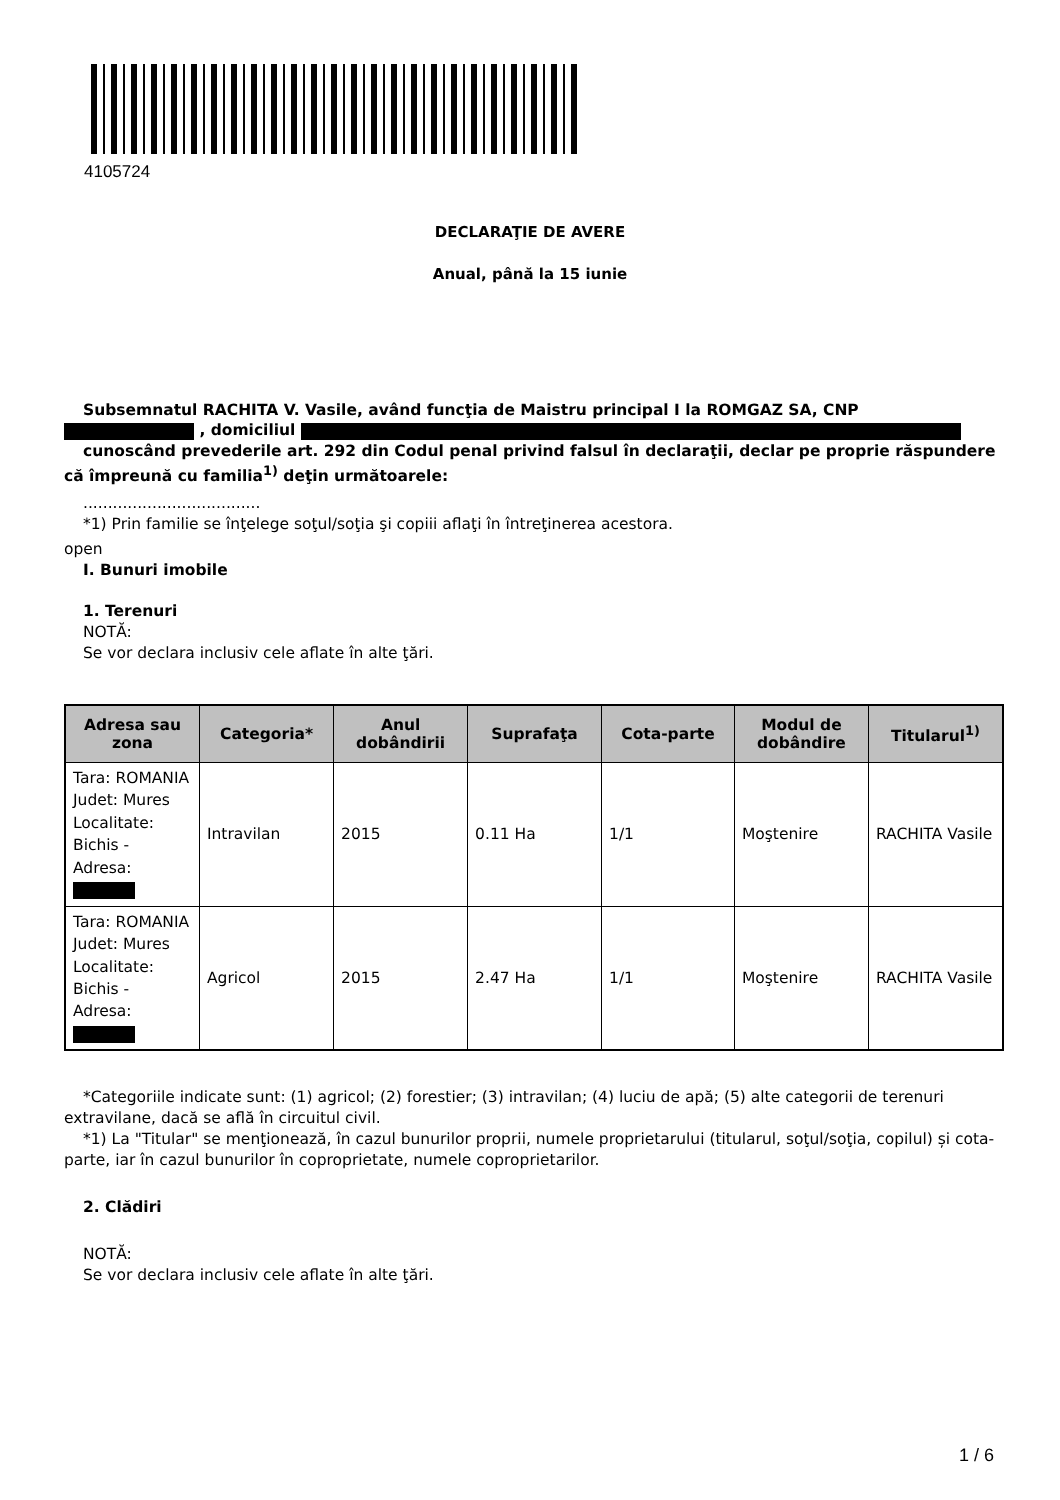4105724
DECLARAŢIE DE AVERE
Anual, până la 15 iunie
Subsemnatul RACHITA V. Vasile, având funcţia de Maistru principal I la ROMGAZ SA, CNP
, domiciliul
cunoscând prevederile art. 292 din Codul penal privind falsul în declaraţii, declar pe proprie răspundere că împreună cu familia<sup>1)</sup> deţin următoarele:
....................................
*1) Prin familie se înţelege soţul/soţia şi copiii aflaţi în întreţinerea acestora.
open
I. Bunuri imobile
1. Terenuri
NOTĂ:
Se vor declara inclusiv cele aflate în alte ţări.
| Adresa sau zona | Categoria* | Anul dobândirii | Suprafaţa | Cota-parte | Modul de dobândire | Titularul<sup>1)</sup> |
| --- | --- | --- | --- | --- | --- | --- |
| Tara: ROMANIA Judet: Mures Localitate: Bichis - Adresa: | Intravilan | 2015 | 0.11 Ha | 1/1 | Moştenire | RACHITA Vasile |
| Tara: ROMANIA Judet: Mures Localitate: Bichis - Adresa: | Agricol | 2015 | 2.47 Ha | 1/1 | Moştenire | RACHITA Vasile |
*Categoriile indicate sunt: (1) agricol; (2) forestier; (3) intravilan; (4) luciu de apă; (5) alte categorii de terenuri extravilane, dacă se află în circuitul civil.
*1) La "Titular" se menţionează, în cazul bunurilor proprii, numele proprietarului (titularul, soţul/soţia, copilul) și cota-parte, iar în cazul bunurilor în coproprietate, numele coproprietarilor.
2. Clădiri
NOTĂ:
Se vor declara inclusiv cele aflate în alte ţări.
1 / 6